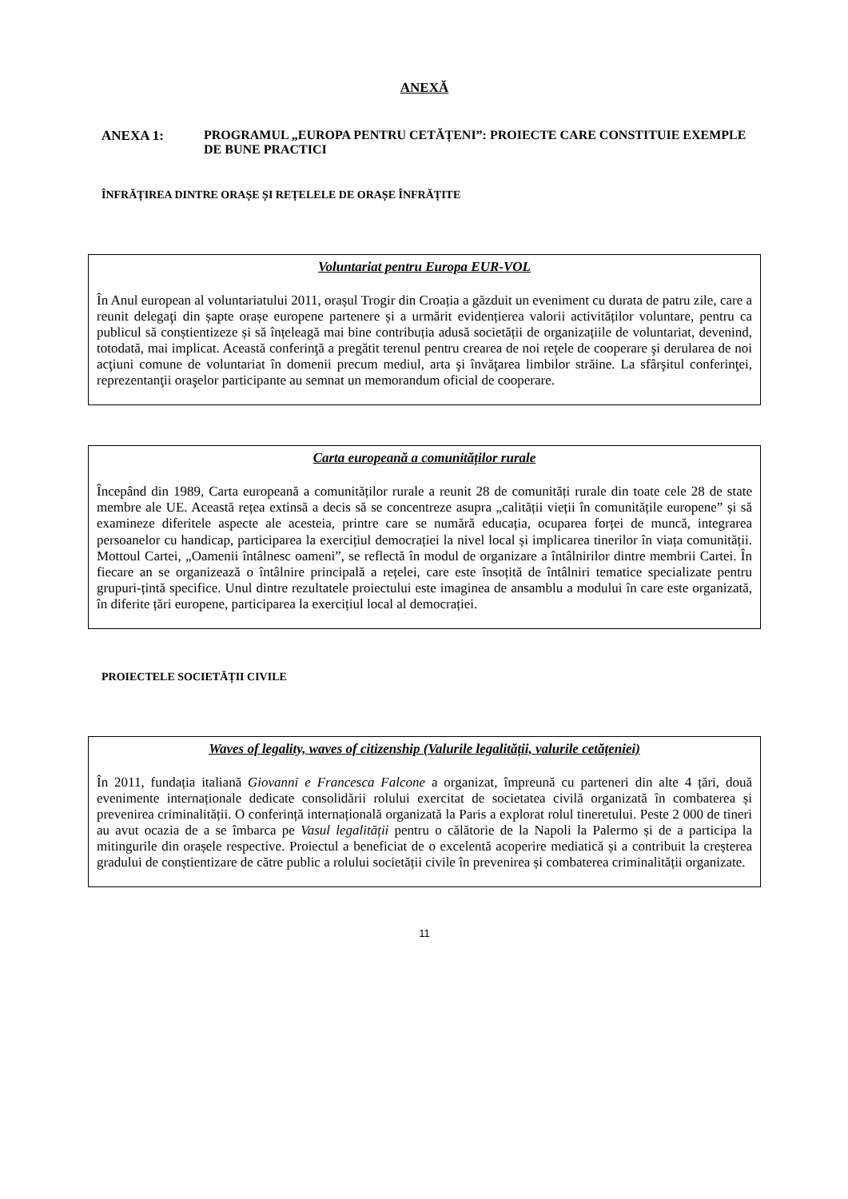ANEXĂ
ANEXA 1: PROGRAMUL „EUROPA PENTRU CETĂȚENI”: PROIECTE CARE CONSTITUIE EXEMPLE DE BUNE PRACTICI
ÎNFRĂȚIREA DINTRE ORAȘE ȘI REȚELELE DE ORAȘE ÎNFRĂȚITE
Voluntariat pentru Europa EUR-VOL
În Anul european al voluntariatului 2011, orașul Trogir din Croația a găzduit un eveniment cu durata de patru zile, care a reunit delegaţi din șapte orașe europene partenere și a urmărit evidențierea valorii activităților voluntare, pentru ca publicul să conștientizeze și să înțeleagă mai bine contribuția adusă societății de organizațiile de voluntariat, devenind, totodată, mai implicat. Această conferinţă a pregătit terenul pentru crearea de noi reţele de cooperare şi derularea de noi acţiuni comune de voluntariat în domenii precum mediul, arta şi învăţarea limbilor străine. La sfârşitul conferinţei, reprezentanţii oraşelor participante au semnat un memorandum oficial de cooperare.
Carta europeană a comunităților rurale
Începând din 1989, Carta europeană a comunităților rurale a reunit 28 de comunități rurale din toate cele 28 de state membre ale UE. Această rețea extinsă a decis să se concentreze asupra „calității vieții în comunitățile europene” și să examineze diferitele aspecte ale acesteia, printre care se numără educația, ocuparea forței de muncă, integrarea persoanelor cu handicap, participarea la exercițiul democrației la nivel local și implicarea tinerilor în viața comunității. Mottoul Cartei, „Oamenii întâlnesc oameni”, se reflectă în modul de organizare a întâlnirilor dintre membrii Cartei. În fiecare an se organizează o întâlnire principală a rețelei, care este însoțită de întâlniri tematice specializate pentru grupuri-țintă specifice. Unul dintre rezultatele proiectului este imaginea de ansamblu a modului în care este organizată, în diferite țări europene, participarea la exercițiul local al democrației.
PROIECTELE SOCIETĂȚII CIVILE
Waves of legality, waves of citizenship (Valurile legalității, valurile cetățeniei)
În 2011, fundația italiană Giovanni e Francesca Falcone a organizat, împreună cu parteneri din alte 4 țări, două evenimente internaționale dedicate consolidării rolului exercitat de societatea civilă organizată în combaterea și prevenirea criminalității. O conferință internațională organizată la Paris a explorat rolul tineretului. Peste 2 000 de tineri au avut ocazia de a se îmbarca pe Vasul legalității pentru o călătorie de la Napoli la Palermo și de a participa la mitingurile din orașele respective. Proiectul a beneficiat de o excelentă acoperire mediatică și a contribuit la creșterea gradului de conștientizare de către public a rolului societății civile în prevenirea și combaterea criminalității organizate.
11